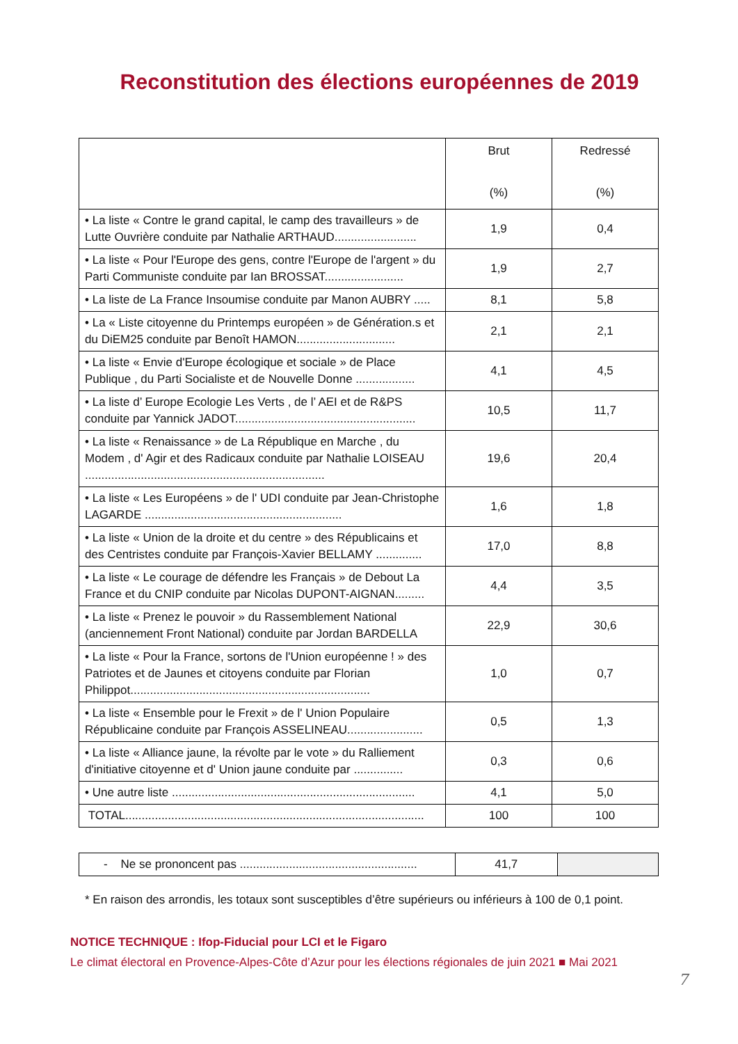Reconstitution des élections européennes de 2019
| | Brut (%) | Redressé (%) |
| --- | --- | --- |
| • La liste « Contre le grand capital, le camp des travailleurs » de Lutte Ouvrière conduite par Nathalie ARTHAUD......................... | 1,9 | 0,4 |
| • La liste « Pour l'Europe des gens, contre l'Europe de l'argent » du Parti Communiste conduite par Ian BROSSAT........................ | 1,9 | 2,7 |
| • La liste de La France Insoumise conduite par Manon AUBRY ..... | 8,1 | 5,8 |
| • La « Liste citoyenne du Printemps européen » de Génération.s et du DiEM25 conduite par Benoît HAMON.............................. | 2,1 | 2,1 |
| • La liste « Envie d'Europe écologique et sociale » de Place Publique , du Parti Socialiste et de Nouvelle Donne .................. | 4,1 | 4,5 |
| • La liste d’ Europe Ecologie Les Verts , de l’ AEI et de R&PS conduite par Yannick JADOT....................................................... | 10,5 | 11,7 |
| • La liste « Renaissance » de La République en Marche , du Modem , d' Agir et des Radicaux conduite par Nathalie LOISEAU ......................................................................... | 19,6 | 20,4 |
| • La liste « Les Européens » de l' UDI conduite par Jean-Christophe LAGARDE ............................................................ | 1,6 | 1,8 |
| • La liste « Union de la droite et du centre » des Républicains et des Centristes conduite par François-Xavier BELLAMY .............. | 17,0 | 8,8 |
| • La liste « Le courage de défendre les Français » de Debout La France et du CNIP conduite par Nicolas DUPONT-AIGNAN......... | 4,4 | 3,5 |
| • La liste « Prenez le pouvoir » du Rassemblement National (anciennement Front National) conduite par Jordan BARDELLA | 22,9 | 30,6 |
| • La liste « Pour la France, sortons de l'Union européenne ! » des Patriotes et de Jaunes et citoyens conduite par Florian Philippot......................................................................... | 1,0 | 0,7 |
| • La liste « Ensemble pour le Frexit » de l' Union Populaire Républicaine conduite par François ASSELINEAU....................... | 0,5 | 1,3 |
| • La liste « Alliance jaune, la révolte par le vote » du Ralliement d'initiative citoyenne et d' Union jaune conduite par ............... | 0,3 | 0,6 |
| • Une autre liste .......................................................................... | 4,1 | 5,0 |
| TOTAL........................................................................................... | 100 | 100 |
| - Ne se prononcent pas ...................................................... | 41,7 | |
* En raison des arrondis, les totaux sont susceptibles d’être supérieurs ou inférieurs à 100 de 0,1 point.
NOTICE TECHNIQUE : Ifop-Fiducial pour LCI et le Figaro
Le climat électoral en Provence-Alpes-Côte d’Azur pour les élections régionales de juin 2021 ■ Mai 2021
7